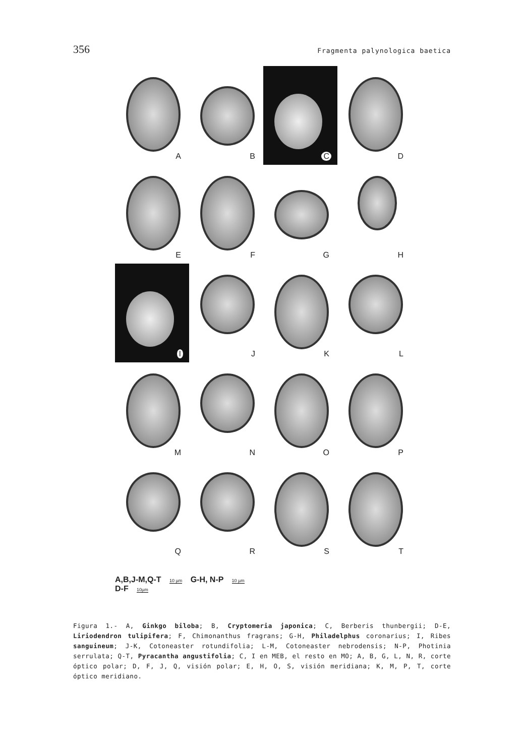356 Fragmenta palynologica baetica
A
B
C
D
E
F
G
H
I
J
K
L
M
N
O
P
Q
R
S
T
A,B,J-M,Q-T 10 µm G-H, N-P 10 µm
D-F 10µm
Figura 1.- A, Ginkgo biloba; B, Cryptomeria japonica; C, Berberis thunbergii; D-E, Liriodendron tulipifera; F, Chimonanthus fragrans; G-H, Philadelphus coronarius; I, Ribes sanguineum; J-K, Cotoneaster rotundifolia; L-M, Cotoneaster nebrodensis; N-P, Photinia serrulata; Q-T, Pyracantha angustifolia; C, I en MEB, el resto en MO; A, B, G, L, N, R, corte óptico polar; D, F, J, Q, visión polar; E, H, O, S, visión meridiana; K, M, P, T, corte óptico meridiano.